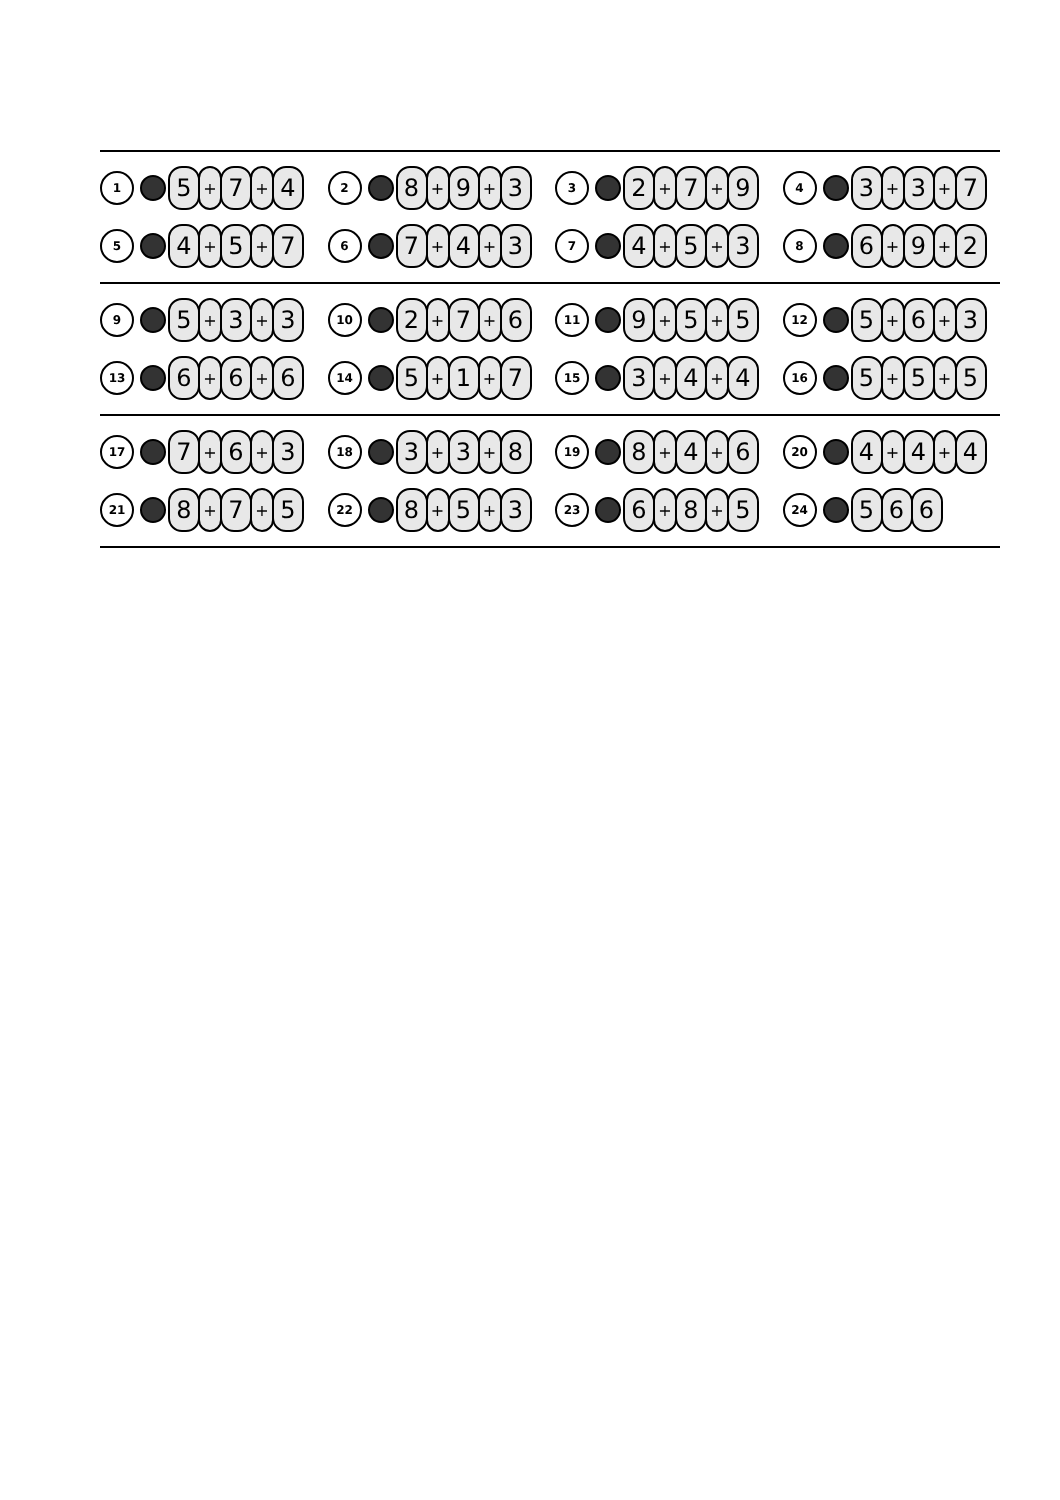1
5 + 7 + 4
2
8 + 9 + 3
3
2 + 7 + 9
4
3 + 3 + 7
5
4 + 5 + 7
6
7 + 4 + 3
7
4 + 5 + 3
8
6 + 9 + 2
9
5 + 3 + 3
10
2 + 7 + 6
11
9 + 5 + 5
12
5 + 6 + 3
13
6 + 6 + 6
14
5 + 1 + 7
15
3 + 4 + 4
16
5 + 5 + 5
17
7 + 6 + 3
18
3 + 3 + 8
19
8 + 4 + 6
20
4 + 4 + 4
21
8 + 7 + 5
22
8 + 5 + 3
23
6 + 8 + 5
24
5 6 6